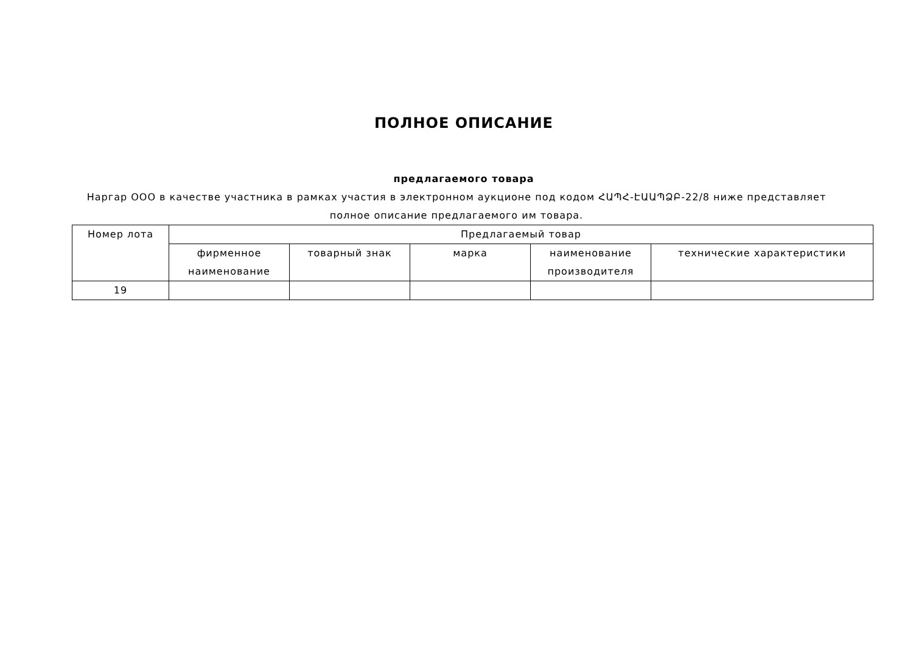ПОЛНОЕ ОПИСАНИЕ
предлагаемого товара
Наргар ООО в качестве участника в рамках участия в электронном аукционе под кодом ՀԱՊՀ-ԷԱԱՊՁԲ-22/8 ниже представляет полное описание предлагаемого им товара.
| Номер лота | Предлагаемый товар | | | | |
| --- | --- | --- | --- | --- | --- |
| | фирменное наименование | товарный знак | марка | наименование производителя | технические характеристики |
| 19 | | | | | |